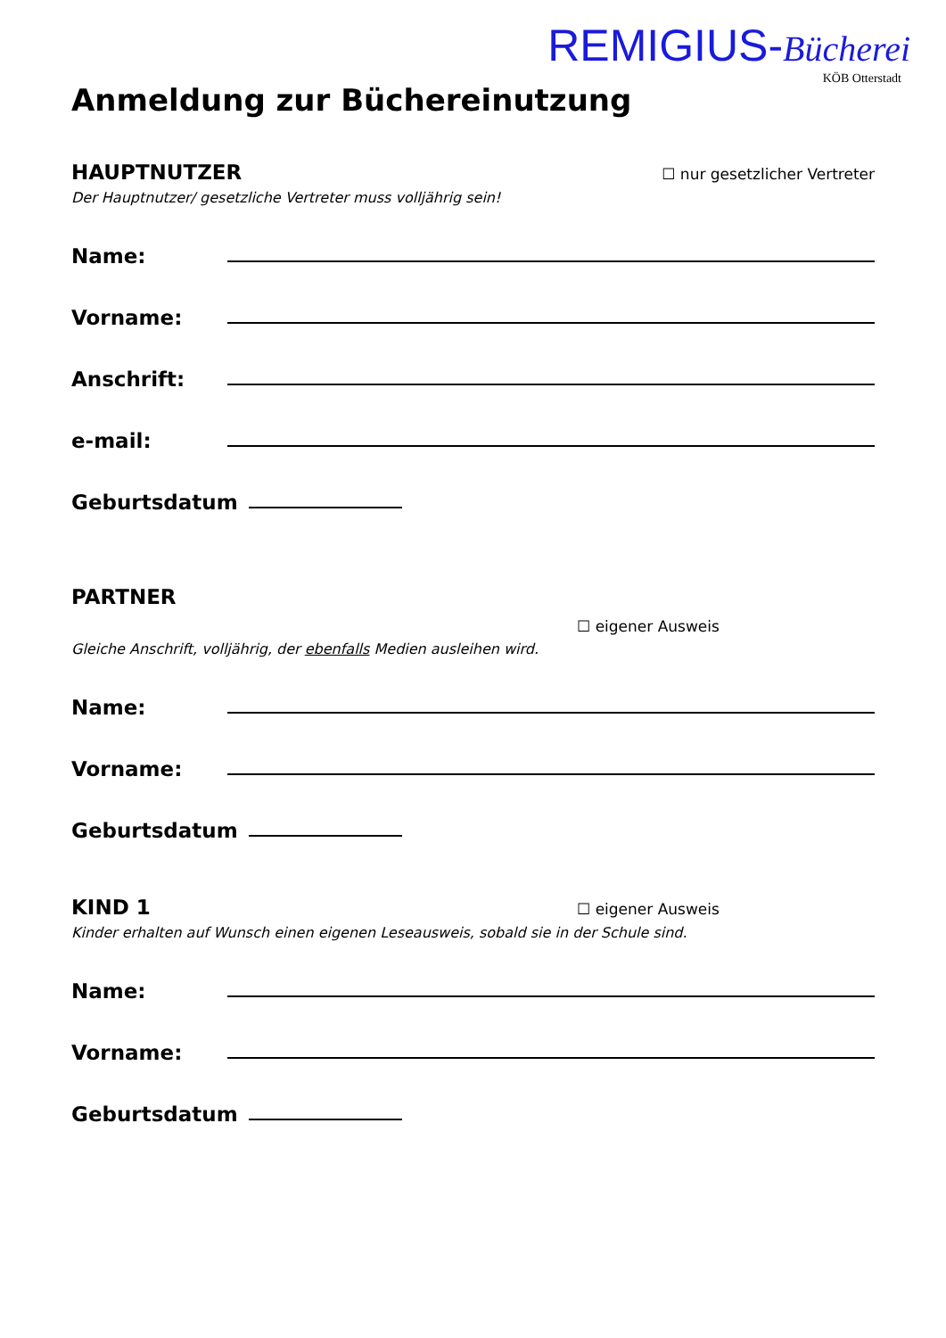REMIGIUS-Bücherei
KÖB Otterstadt
Anmeldung zur Büchereinutzung
HAUPTNUTZER
☐ nur gesetzlicher Vertreter
Der Hauptnutzer/ gesetzliche Vertreter muss volljährig sein!
Name:
Vorname:
Anschrift:
e-mail:
Geburtsdatum
PARTNER
☐ eigener Ausweis
Gleiche Anschrift, volljährig, der ebenfalls Medien ausleihen wird.
Name:
Vorname:
Geburtsdatum
KIND 1
☐ eigener Ausweis
Kinder erhalten auf Wunsch einen eigenen Leseausweis, sobald sie in der Schule sind.
Name:
Vorname:
Geburtsdatum